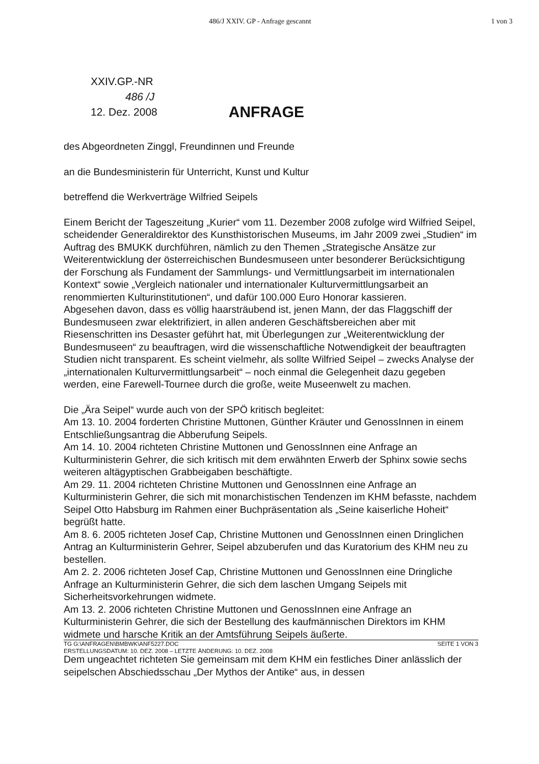486/J XXIV. GP - Anfrage gescannt 1 von 3
XXIV.GP.-NR
486 /J
12. Dez. 2008 ANFRAGE
des Abgeordneten Zinggl, Freundinnen und Freunde
an die Bundesministerin für Unterricht, Kunst und Kultur
betreffend die Werkverträge Wilfried Seipels
Einem Bericht der Tageszeitung „Kurier“ vom 11. Dezember 2008 zufolge wird Wilfried Seipel, scheidender Generaldirektor des Kunsthistorischen Museums, im Jahr 2009 zwei „Studien“ im Auftrag des BMUKK durchführen, nämlich zu den Themen „Strategische Ansätze zur Weiterentwicklung der österreichischen Bundesmuseen unter besonderer Berücksichtigung der Forschung als Fundament der Sammlungs- und Vermittlungsarbeit im internationalen Kontext“ sowie „Vergleich nationaler und internationaler Kulturvermittlungsarbeit an renommierten Kulturinstitutionen“, und dafür 100.000 Euro Honorar kassieren.
Abgesehen davon, dass es völlig haarsträubend ist, jenen Mann, der das Flaggschiff der Bundesmuseen zwar elektrifiziert, in allen anderen Geschäftsbereichen aber mit Riesenschritten ins Desaster geführt hat, mit Überlegungen zur „Weiterentwicklung der Bundesmuseen“ zu beauftragen, wird die wissenschaftliche Notwendigkeit der beauftragten Studien nicht transparent. Es scheint vielmehr, als sollte Wilfried Seipel – zwecks Analyse der „internationalen Kulturvermittlungsarbeit“ – noch einmal die Gelegenheit dazu gegeben werden, eine Farewell-Tournee durch die große, weite Museenwelt zu machen.
Die „Ära Seipel“ wurde auch von der SPÖ kritisch begleitet:
Am 13. 10. 2004 forderten Christine Muttonen, Günther Kräuter und GenossInnen in einem Entschließungsantrag die Abberufung Seipels.
Am 14. 10. 2004 richteten Christine Muttonen und GenossInnen eine Anfrage an Kulturministerin Gehrer, die sich kritisch mit dem erwähnten Erwerb der Sphinx sowie sechs weiteren altägyptischen Grabbeigaben beschäftigte.
Am 29. 11. 2004 richteten Christine Muttonen und GenossInnen eine Anfrage an Kulturministerin Gehrer, die sich mit monarchistischen Tendenzen im KHM befasste, nachdem Seipel Otto Habsburg im Rahmen einer Buchpräsentation als „Seine kaiserliche Hoheit“ begrüßt hatte.
Am 8. 6. 2005 richteten Josef Cap, Christine Muttonen und GenossInnen einen Dringlichen Antrag an Kulturministerin Gehrer, Seipel abzuberufen und das Kuratorium des KHM neu zu bestellen.
Am 2. 2. 2006 richteten Josef Cap, Christine Muttonen und GenossInnen eine Dringliche Anfrage an Kulturministerin Gehrer, die sich dem laschen Umgang Seipels mit Sicherheitsvorkehrungen widmete.
Am 13. 2. 2006 richteten Christine Muttonen und GenossInnen eine Anfrage an Kulturministerin Gehrer, die sich der Bestellung des kaufmännischen Direktors im KHM widmete und harsche Kritik an der Amtsführung Seipels äußerte.
Dem ungeachtet richteten Sie gemeinsam mit dem KHM ein festliches Diner anlässlich der seipelschen Abschiedsschau „Der Mythos der Antike“ aus, in dessen
SEITE 1 VON 3 TG G:\ANFRAGEN\BMBWK\ANF5227.DOC
ERSTELLUNGSDATUM: 10. DEZ. 2008 – LETZTE ÄNDERUNG: 10. DEZ. 2008